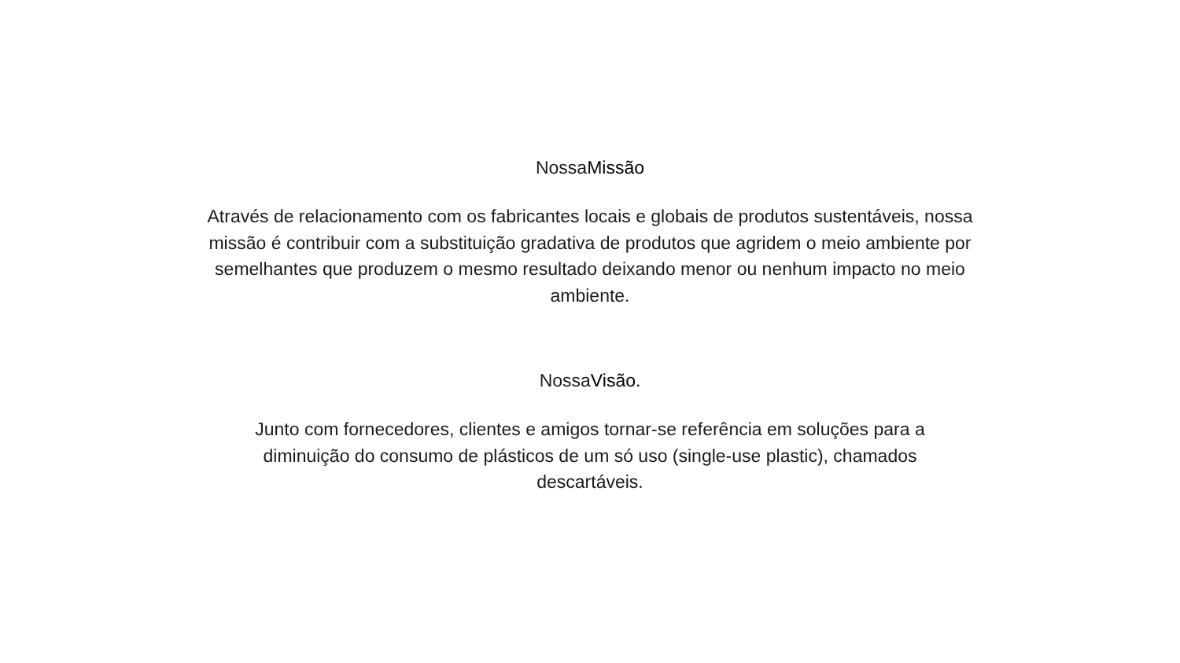NossaMissão
Através de relacionamento com os fabricantes locais e globais de produtos sustentáveis, nossa missão é contribuir com a substituição gradativa de produtos que agridem o meio ambiente por semelhantes que produzem o mesmo resultado deixando menor ou nenhum impacto no meio ambiente.
NossaVisão.
Junto com fornecedores, clientes e amigos tornar-se referência em soluções para a diminuição do consumo de plásticos de um só uso (single-use plastic), chamados descartáveis.